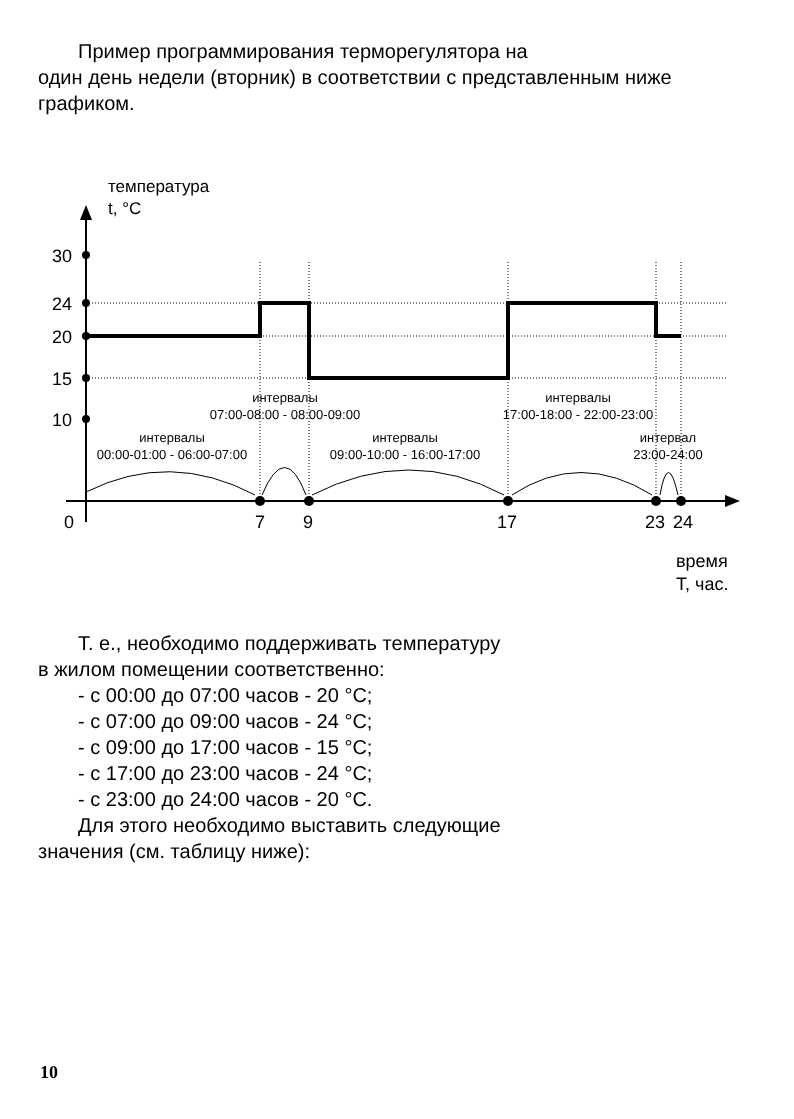Пример программирования терморегулятора на
один день недели (вторник) в соответствии с представленным ниже графиком.
температура
t, °C
30
24
20
15
10
0
7
9
17
23
24
время
T, час.
интервалы
00:00-01:00 - 06:00-07:00
интервалы
07:00-08:00 - 08:00-09:00
интервалы
09:00-10:00 - 16:00-17:00
интервалы
17:00-18:00 - 22:00-23:00
интервал
23:00-24:00
Т. е., необходимо поддерживать температуру
в жилом помещении соответственно:
- с 00:00 до 07:00 часов - 20 °C;
- с 07:00 до 09:00 часов - 24 °C;
- с 09:00 до 17:00 часов - 15 °C;
- с 17:00 до 23:00 часов - 24 °C;
- с 23:00 до 24:00 часов - 20 °C.
Для этого необходимо выставить следующие
значения (см. таблицу ниже):
10